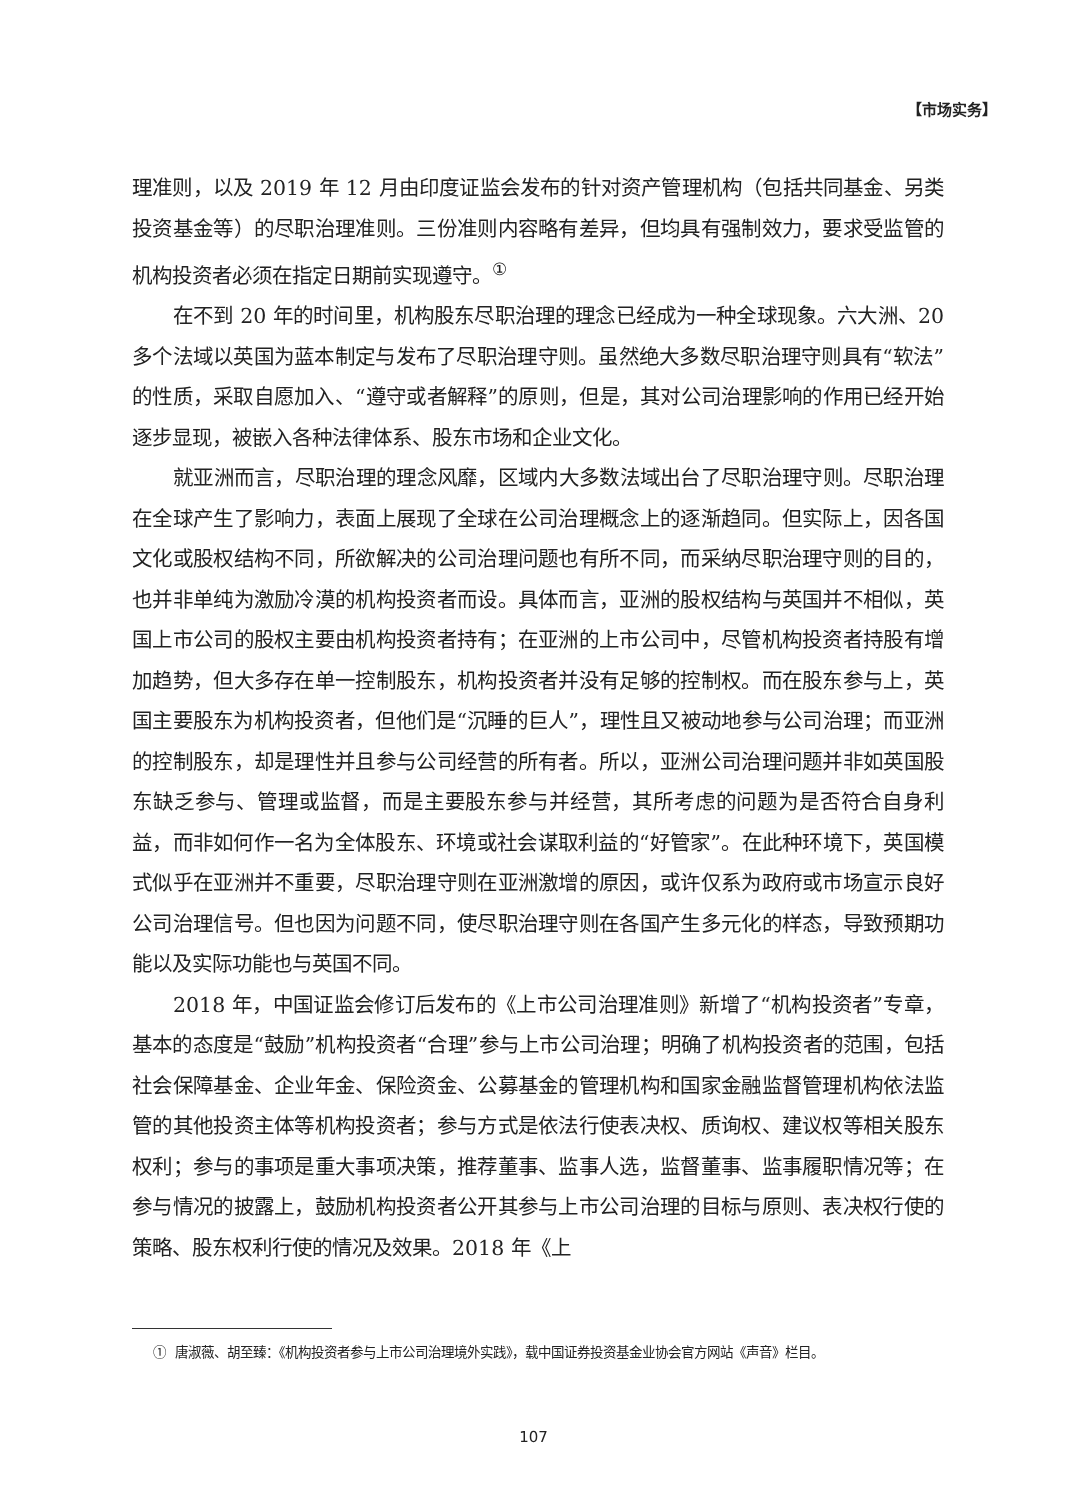【市场实务】
理准则，以及 2019 年 12 月由印度证监会发布的针对资产管理机构（包括共同基金、另类投资基金等）的尽职治理准则。三份准则内容略有差异，但均具有强制效力，要求受监管的机构投资者必须在指定日期前实现遵守。<sup>①</sup>
在不到 20 年的时间里，机构股东尽职治理的理念已经成为一种全球现象。六大洲、20 多个法域以英国为蓝本制定与发布了尽职治理守则。虽然绝大多数尽职治理守则具有“软法”的性质，采取自愿加入、“遵守或者解释”的原则，但是，其对公司治理影响的作用已经开始逐步显现，被嵌入各种法律体系、股东市场和企业文化。
就亚洲而言，尽职治理的理念风靡，区域内大多数法域出台了尽职治理守则。尽职治理在全球产生了影响力，表面上展现了全球在公司治理概念上的逐渐趋同。但实际上，因各国文化或股权结构不同，所欲解决的公司治理问题也有所不同，而采纳尽职治理守则的目的，也并非单纯为激励冷漠的机构投资者而设。具体而言，亚洲的股权结构与英国并不相似，英国上市公司的股权主要由机构投资者持有；在亚洲的上市公司中，尽管机构投资者持股有增加趋势，但大多存在单一控制股东，机构投资者并没有足够的控制权。而在股东参与上，英国主要股东为机构投资者，但他们是“沉睡的巨人”，理性且又被动地参与公司治理；而亚洲的控制股东，却是理性并且参与公司经营的所有者。所以，亚洲公司治理问题并非如英国股东缺乏参与、管理或监督，而是主要股东参与并经营，其所考虑的问题为是否符合自身利益，而非如何作一名为全体股东、环境或社会谋取利益的“好管家”。在此种环境下，英国模式似乎在亚洲并不重要，尽职治理守则在亚洲激增的原因，或许仅系为政府或市场宣示良好公司治理信号。但也因为问题不同，使尽职治理守则在各国产生多元化的样态，导致预期功能以及实际功能也与英国不同。
2018 年，中国证监会修订后发布的《上市公司治理准则》新增了“机构投资者”专章，基本的态度是“鼓励”机构投资者“合理”参与上市公司治理；明确了机构投资者的范围，包括社会保障基金、企业年金、保险资金、公募基金的管理机构和国家金融监督管理机构依法监管的其他投资主体等机构投资者；参与方式是依法行使表决权、质询权、建议权等相关股东权利；参与的事项是重大事项决策，推荐董事、监事人选，监督董事、监事履职情况等；在参与情况的披露上，鼓励机构投资者公开其参与上市公司治理的目标与原则、表决权行使的策略、股东权利行使的情况及效果。2018 年《上
① 唐淑薇、胡至臻：《机构投资者参与上市公司治理境外实践》，载中国证券投资基金业协会官方网站《声音》栏目。
107